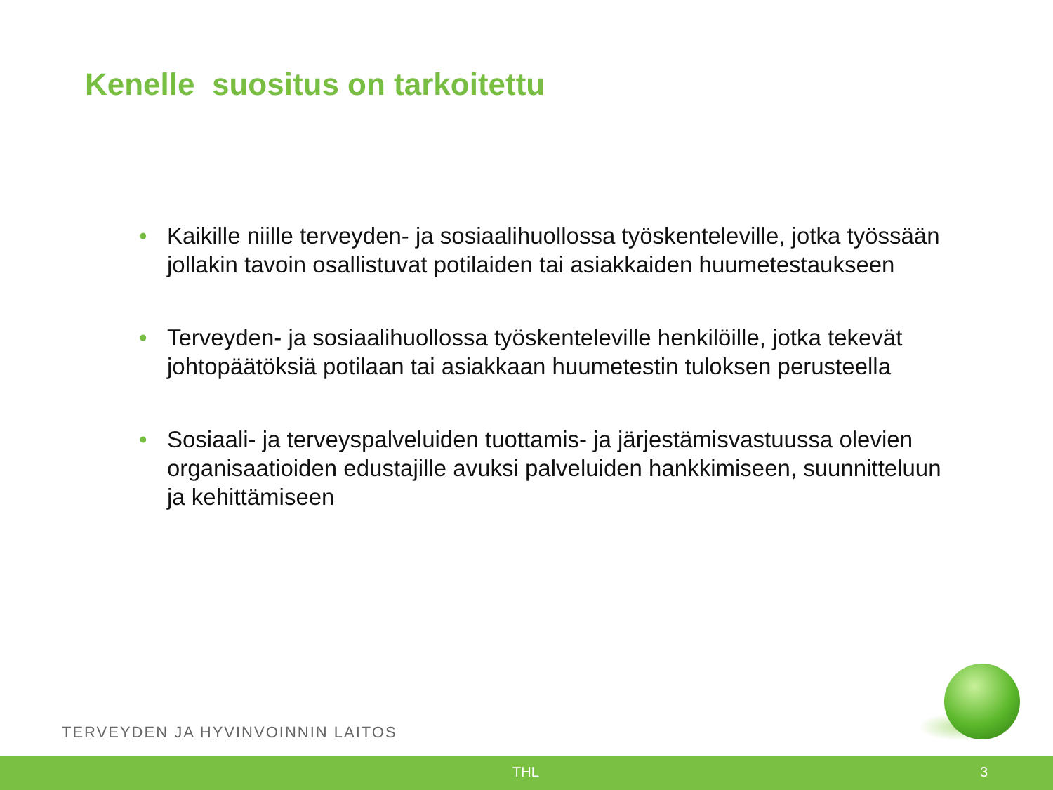Kenelle suositus on tarkoitettu
• Kaikille niille terveyden- ja sosiaalihuollossa työskenteleville, jotka työssään jollakin tavoin osallistuvat potilaiden tai asiakkaiden huumetestaukseen
• Terveyden- ja sosiaalihuollossa työskenteleville henkilöille, jotka tekevät johtopäätöksiä potilaan tai asiakkaan huumetestin tuloksen perusteella
• Sosiaali- ja terveyspalveluiden tuottamis- ja järjestämisvastuussa olevien organisaatioiden edustajille avuksi palveluiden hankkimiseen, suunnitteluun ja kehittämiseen
TERVEYDEN JA HYVINVOINNIN LAITOS
THL 3